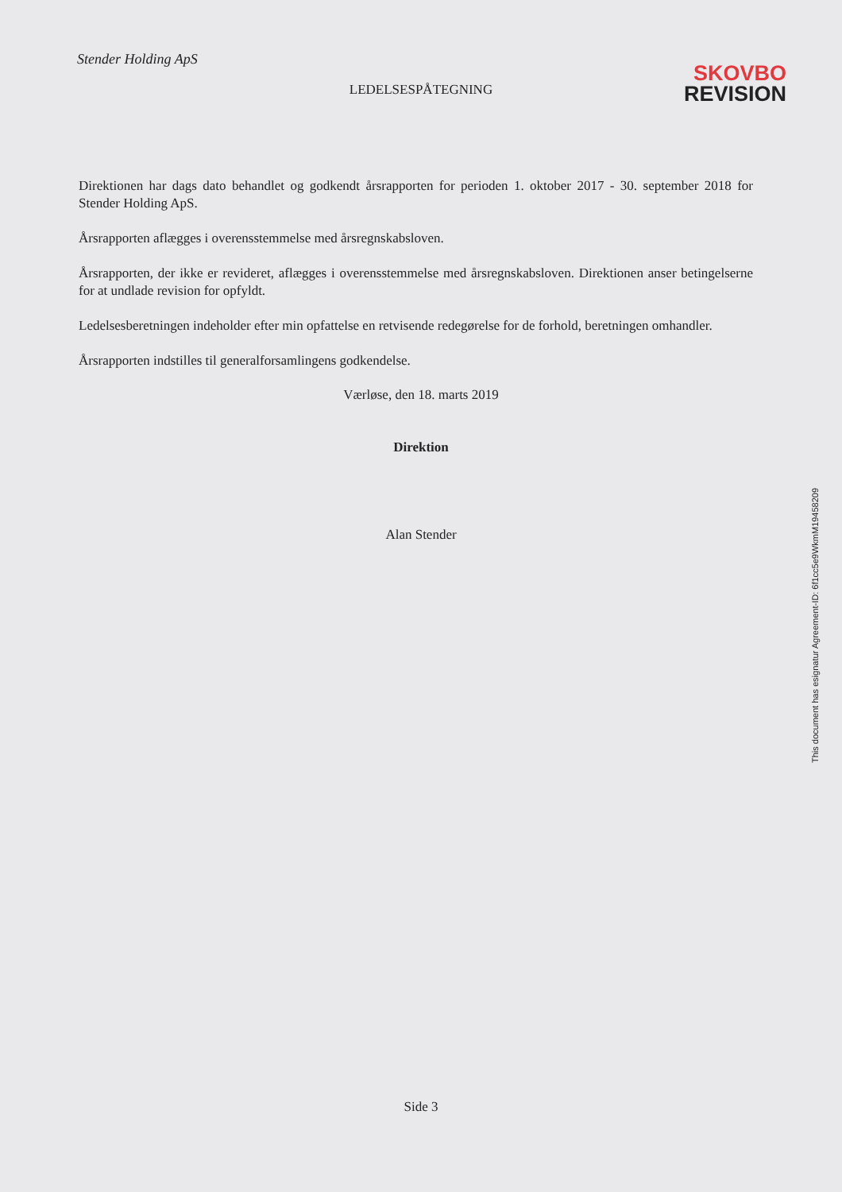Stender Holding ApS
SKOVBO
REVISION
LEDELSESPÅTEGNING
Direktionen har dags dato behandlet og godkendt årsrapporten for perioden 1. oktober 2017 - 30. september 2018 for Stender Holding ApS.
Årsrapporten aflægges i overensstemmelse med årsregnskabsloven.
Årsrapporten, der ikke er revideret, aflægges i overensstemmelse med årsregnskabsloven. Direktionen anser betingelserne for at undlade revision for opfyldt.
Ledelsesberetningen indeholder efter min opfattelse en retvisende redegørelse for de forhold, beretningen omhandler.
Årsrapporten indstilles til generalforsamlingens godkendelse.
Værløse, den 18. marts 2019
Direktion
Alan Stender
Side 3
This document has esignatur Agreement-ID: 6f1cc5e9WkmM19458209